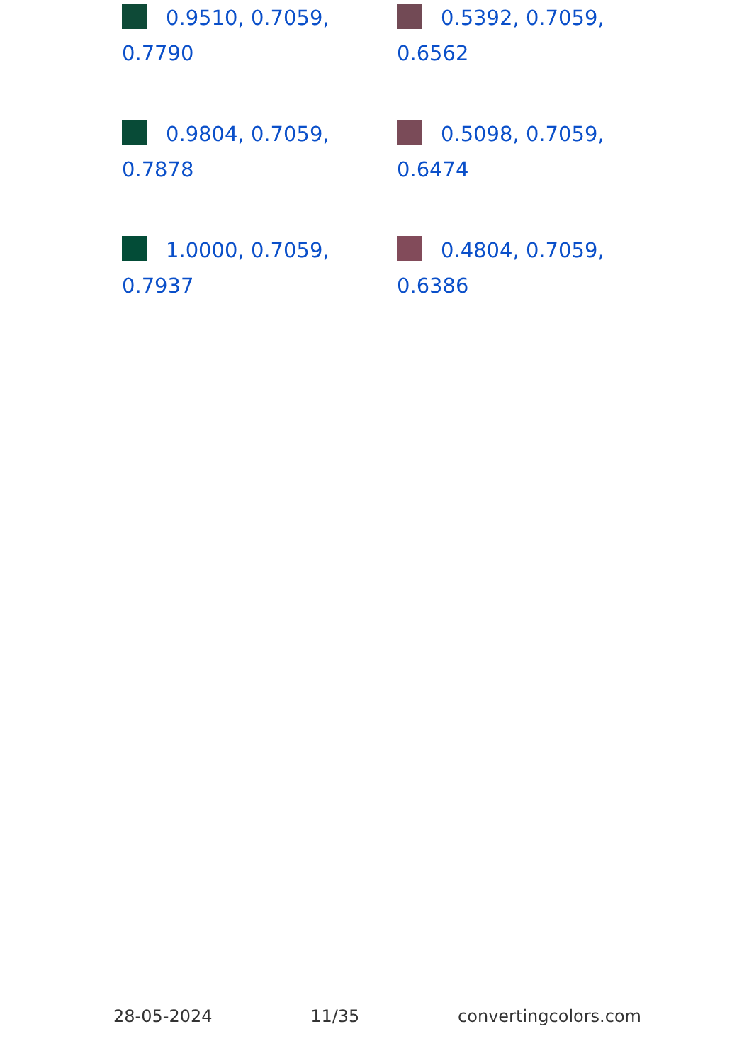0.9510, 0.7059, 0.7790
0.5392, 0.7059, 0.6562
0.9804, 0.7059, 0.7878
0.5098, 0.7059, 0.6474
1.0000, 0.7059, 0.7937
0.4804, 0.7059, 0.6386
28-05-2024 11/35 convertingcolors.com